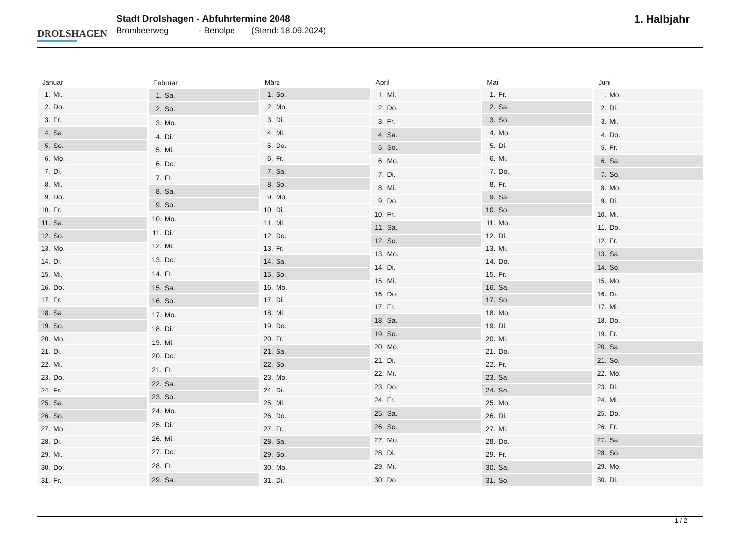DROLSHAGEN
Stadt Drolshagen - Abfuhrtermine 2048
Brombeerweg - Benolpe (Stand: 18.09.2024)
1. Halbjahr
| Januar | |
| --- | --- |
| 1. | Mi. |
| 2. | Do. |
| 3. | Fr. |
| 4. | Sa. |
| 5. | So. |
| 6. | Mo. |
| 7. | Di. |
| 8. | Mi. |
| 9. | Do. |
| 10. | Fr. |
| 11. | Sa. |
| 12. | So. |
| 13. | Mo. |
| 14. | Di. |
| 15. | Mi. |
| 16. | Do. |
| 17. | Fr. |
| 18. | Sa. |
| 19. | So. |
| 20. | Mo. |
| 21. | Di. |
| 22. | Mi. |
| 23. | Do. |
| 24. | Fr. |
| 25. | Sa. |
| 26. | So. |
| 27. | Mo. |
| 28. | Di. |
| 29. | Mi. |
| 30. | Do. |
| 31. | Fr. |
| Februar | |
| --- | --- |
| 1. | Sa. |
| 2. | So. |
| 3. | Mo. |
| 4. | Di. |
| 5. | Mi. |
| 6. | Do. |
| 7. | Fr. |
| 8. | Sa. |
| 9. | So. |
| 10. | Mo. |
| 11. | Di. |
| 12. | Mi. |
| 13. | Do. |
| 14. | Fr. |
| 15. | Sa. |
| 16. | So. |
| 17. | Mo. |
| 18. | Di. |
| 19. | Mi. |
| 20. | Do. |
| 21. | Fr. |
| 22. | Sa. |
| 23. | So. |
| 24. | Mo. |
| 25. | Di. |
| 26. | Mi. |
| 27. | Do. |
| 28. | Fr. |
| 29. | Sa. |
| März | |
| --- | --- |
| 1. | So. |
| 2. | Mo. |
| 3. | Di. |
| 4. | Mi. |
| 5. | Do. |
| 6. | Fr. |
| 7. | Sa. |
| 8. | So. |
| 9. | Mo. |
| 10. | Di. |
| 11. | Mi. |
| 12. | Do. |
| 13. | Fr. |
| 14. | Sa. |
| 15. | So. |
| 16. | Mo. |
| 17. | Di. |
| 18. | Mi. |
| 19. | Do. |
| 20. | Fr. |
| 21. | Sa. |
| 22. | So. |
| 23. | Mo. |
| 24. | Di. |
| 25. | Mi. |
| 26. | Do. |
| 27. | Fr. |
| 28. | Sa. |
| 29. | So. |
| 30. | Mo. |
| 31. | Di. |
| April | |
| --- | --- |
| 1. | Mi. |
| 2. | Do. |
| 3. | Fr. |
| 4. | Sa. |
| 5. | So. |
| 6. | Mo. |
| 7. | Di. |
| 8. | Mi. |
| 9. | Do. |
| 10. | Fr. |
| 11. | Sa. |
| 12. | So. |
| 13. | Mo. |
| 14. | Di. |
| 15. | Mi. |
| 16. | Do. |
| 17. | Fr. |
| 18. | Sa. |
| 19. | So. |
| 20. | Mo. |
| 21. | Di. |
| 22. | Mi. |
| 23. | Do. |
| 24. | Fr. |
| 25. | Sa. |
| 26. | So. |
| 27. | Mo. |
| 28. | Di. |
| 29. | Mi. |
| 30. | Do. |
| Mai | |
| --- | --- |
| 1. | Fr. |
| 2. | Sa. |
| 3. | So. |
| 4. | Mo. |
| 5. | Di. |
| 6. | Mi. |
| 7. | Do. |
| 8. | Fr. |
| 9. | Sa. |
| 10. | So. |
| 11. | Mo. |
| 12. | Di. |
| 13. | Mi. |
| 14. | Do. |
| 15. | Fr. |
| 16. | Sa. |
| 17. | So. |
| 18. | Mo. |
| 19. | Di. |
| 20. | Mi. |
| 21. | Do. |
| 22. | Fr. |
| 23. | Sa. |
| 24. | So. |
| 25. | Mo. |
| 26. | Di. |
| 27. | Mi. |
| 28. | Do. |
| 29. | Fr. |
| 30. | Sa. |
| 31. | So. |
| Juni | |
| --- | --- |
| 1. | Mo. |
| 2. | Di. |
| 3. | Mi. |
| 4. | Do. |
| 5. | Fr. |
| 6. | Sa. |
| 7. | So. |
| 8. | Mo. |
| 9. | Di. |
| 10. | Mi. |
| 11. | Do. |
| 12. | Fr. |
| 13. | Sa. |
| 14. | So. |
| 15. | Mo. |
| 16. | Di. |
| 17. | Mi. |
| 18. | Do. |
| 19. | Fr. |
| 20. | Sa. |
| 21. | So. |
| 22. | Mo. |
| 23. | Di. |
| 24. | Mi. |
| 25. | Do. |
| 26. | Fr. |
| 27. | Sa. |
| 28. | So. |
| 29. | Mo. |
| 30. | Di. |
1 / 2